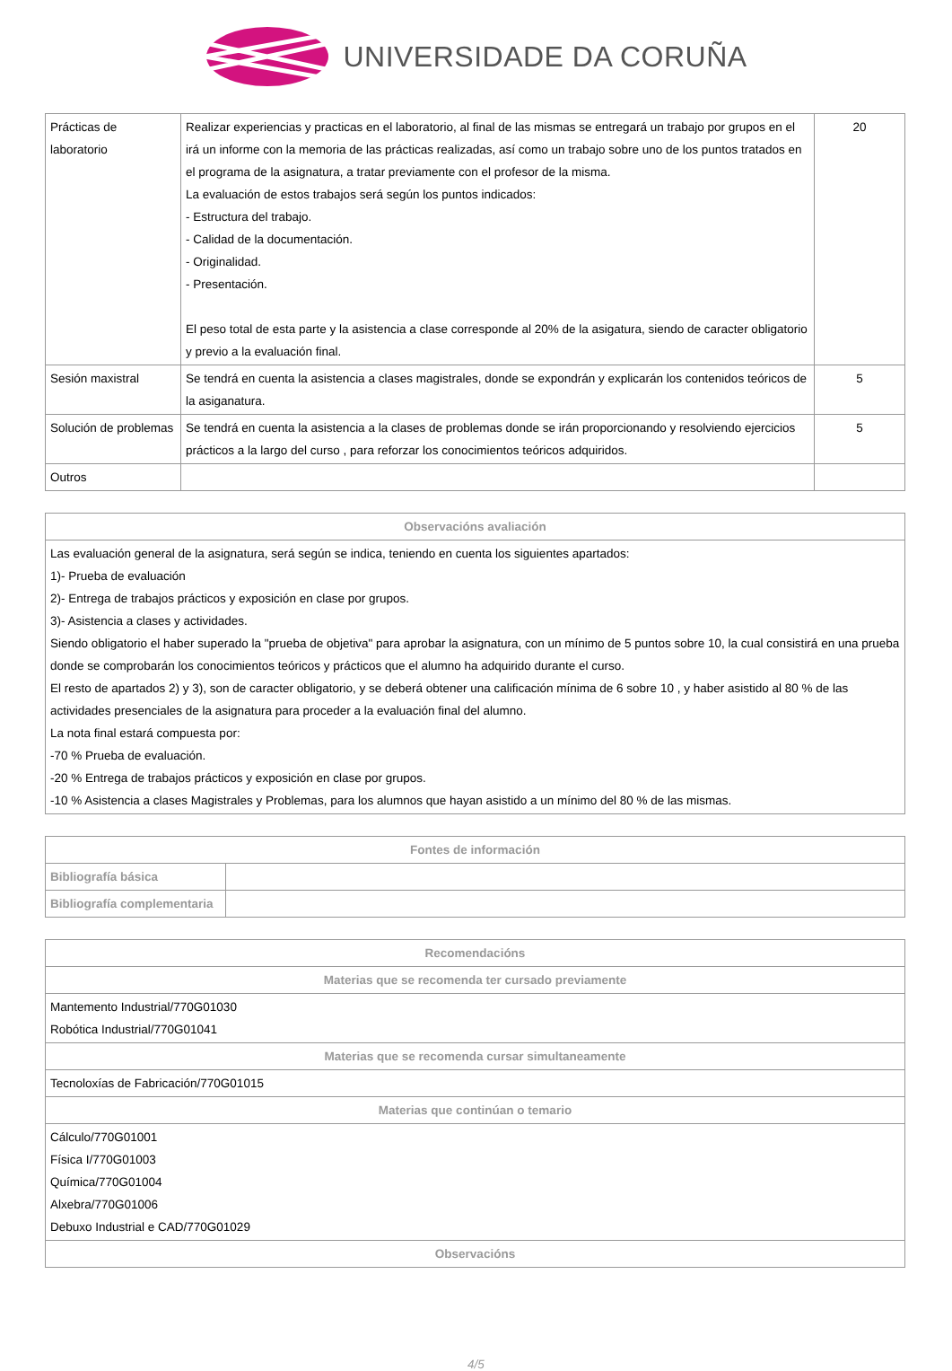UNIVERSIDADE DA CORUÑA
| Prácticas de laboratorio | Realizar experiencias y practicas en el laboratorio, al final de las mismas se entregará un trabajo por grupos en el irá un informe con la memoria de las prácticas realizadas, así como un trabajo sobre uno de los puntos tratados en el programa de la asignatura, a tratar previamente con el profesor de la misma. La evaluación de estos trabajos será según los puntos indicados: - Estructura del trabajo. - Calidad de la documentación. - Originalidad. - Presentación. El peso total de esta parte y la asistencia a clase corresponde al 20% de la asigatura, siendo de caracter obligatorio y previo a la evaluación final. | 20 |
| Sesión maxistral | Se tendrá en cuenta la asistencia a clases magistrales, donde se expondrán y explicarán los contenidos teóricos de la asiganatura. | 5 |
| Solución de problemas | Se tendrá en cuenta la asistencia a la clases de problemas donde se irán proporcionando y resolviendo ejercicios prácticos a la largo del curso , para reforzar los conocimientos teóricos adquiridos. | 5 |
| Outros | | |
| Observacións avaliación |
| --- |
| Las evaluación general de la asignatura, será según se indica, teniendo en cuenta los siguientes apartados: 1)- Prueba de evaluación 2)- Entrega de trabajos prácticos y exposición en clase por grupos. 3)- Asistencia a clases y actividades. Siendo obligatorio el haber superado la "prueba de objetiva" para aprobar la asignatura, con un mínimo de 5 puntos sobre 10, la cual consistirá en una prueba donde se comprobarán los conocimientos teóricos y prácticos que el alumno ha adquirido durante el curso. El resto de apartados 2) y 3), son de caracter obligatorio, y se deberá obtener una calificación mínima de 6 sobre 10 , y haber asistido al 80 % de las actividades presenciales de la asignatura para proceder a la evaluación final del alumno. La nota final estará compuesta por: -70 % Prueba de evaluación. -20 % Entrega de trabajos prácticos y exposición en clase por grupos. -10 % Asistencia a clases Magistrales y Problemas, para los alumnos que hayan asistido a un mínimo del 80 % de las mismas. |
| Fontes de información | |
| --- | --- |
| Bibliografía básica | |
| Bibliografía complementaria | |
| Recomendacións |
| --- |
| Materias que se recomenda ter cursado previamente |
| Mantemento Industrial/770G01030 Robótica Industrial/770G01041 |
| Materias que se recomenda cursar simultaneamente |
| Tecnoloxías de Fabricación/770G01015 |
| Materias que continúan o temario |
| Cálculo/770G01001 Física I/770G01003 Química/770G01004 Alxebra/770G01006 Debuxo Industrial e CAD/770G01029 |
| Observacións |
4/5